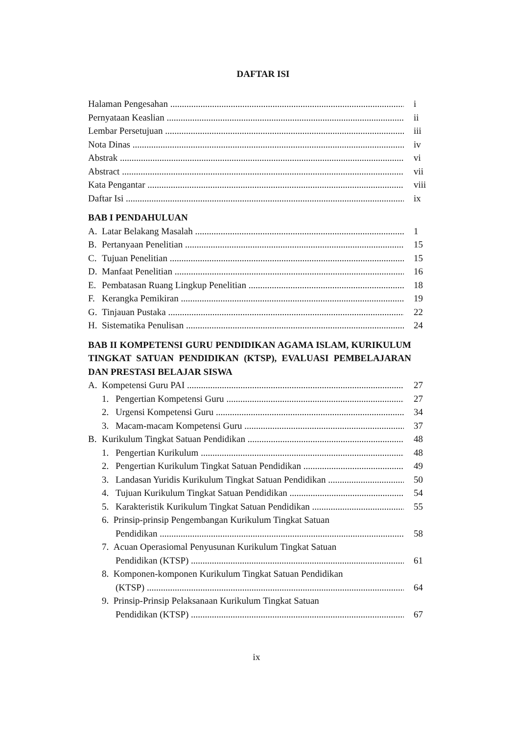DAFTAR ISI
Halaman Pengesahan i
Pernyataan Keaslian ii
Lembar Persetujuan iii
Nota Dinas iv
Abstrak vi
Abstract vii
Kata Pengantar viii
Daftar Isi ix
BAB I PENDAHULUAN
A. Latar Belakang Masalah 1
B. Pertanyaan Penelitian 15
C. Tujuan Penelitian 15
D. Manfaat Penelitian 16
E. Pembatasan Ruang Lingkup Penelitian 18
F. Kerangka Pemikiran 19
G. Tinjauan Pustaka 22
H. Sistematika Penulisan 24
BAB II KOMPETENSI GURU PENDIDIKAN AGAMA ISLAM, KURIKULUM TINGKAT SATUAN PENDIDIKAN (KTSP), EVALUASI PEMBELAJARAN DAN PRESTASI BELAJAR SISWA
A. Kompetensi Guru PAI 27
1. Pengertian Kompetensi Guru 27
2. Urgensi Kompetensi Guru 34
3. Macam-macam Kompetensi Guru 37
B. Kurikulum Tingkat Satuan Pendidikan 48
1. Pengertian Kurikulum 48
2. Pengertian Kurikulum Tingkat Satuan Pendidikan 49
3. Landasan Yuridis Kurikulum Tingkat Satuan Pendidikan 50
4. Tujuan Kurikulum Tingkat Satuan Pendidikan 54
5. Karakteristik Kurikulum Tingkat Satuan Pendidikan 55
6. Prinsip-prinsip Pengembangan Kurikulum Tingkat Satuan
Pendidikan 58
7. Acuan Operasiomal Penyusunan Kurikulum Tingkat Satuan
Pendidikan (KTSP) 61
8. Komponen-komponen Kurikulum Tingkat Satuan Pendidikan
(KTSP) 64
9. Prinsip-Prinsip Pelaksanaan Kurikulum Tingkat Satuan
Pendidikan (KTSP) 67
ix